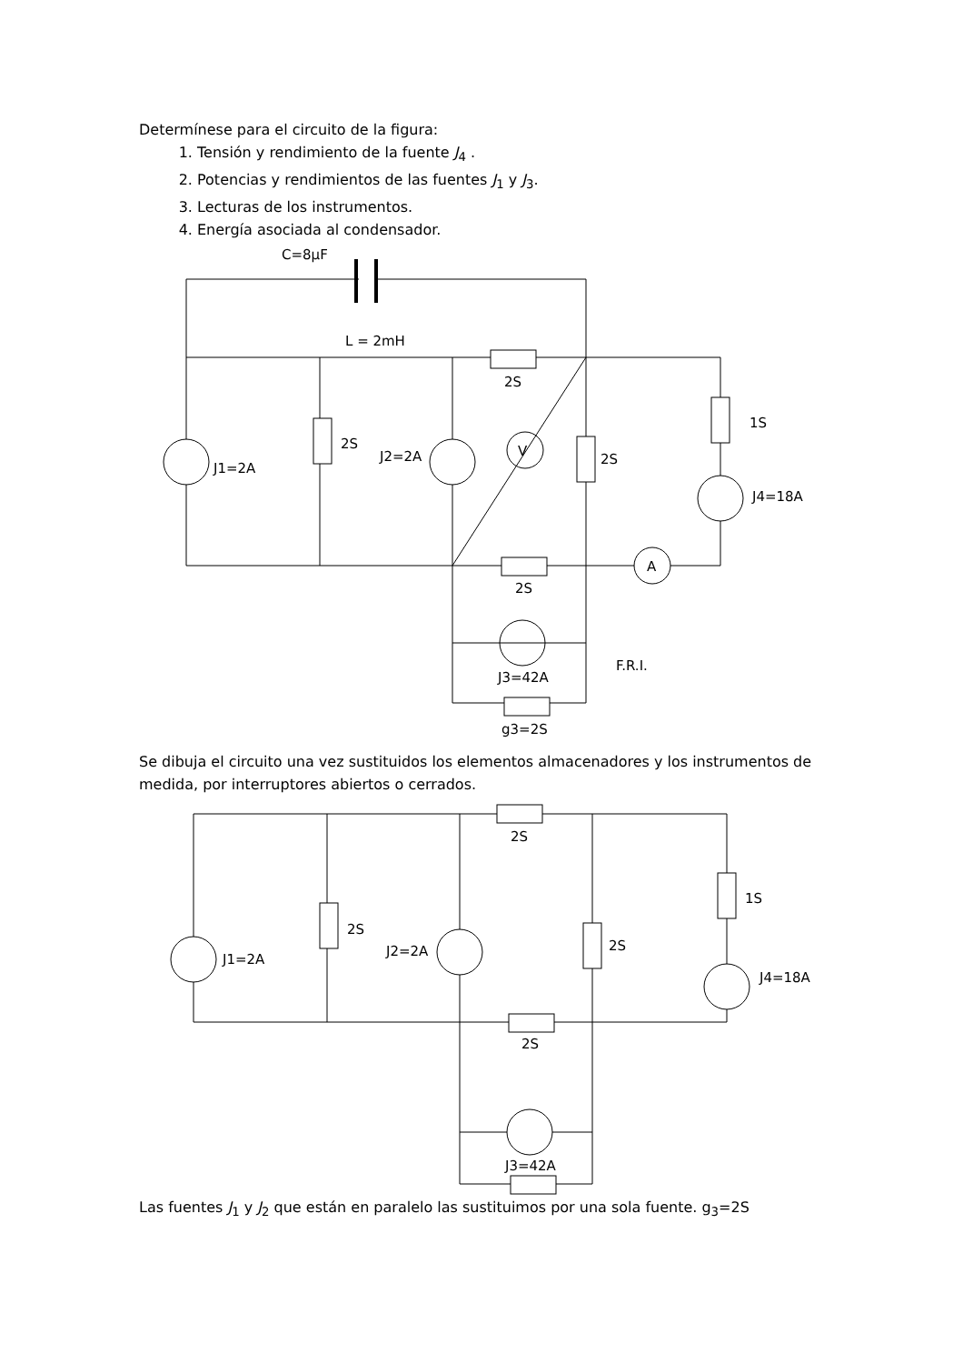Determínese para el circuito de la figura:
1. Tensión y rendimiento de la fuente J<sub>4</sub> .
2. Potencias y rendimientos de las fuentes J<sub>1</sub> y J<sub>3</sub>.
3. Lecturas de los instrumentos.
4. Energía asociada al condensador.
C=8μF
L = 2mH
2S
2S
J1=2A
J2=2A
2S
1S
J4=18A
V
A
2S
J3=42A
g3=2S
F.R.I.
Se dibuja el circuito una vez sustituidos los elementos almacenadores y los instrumentos de medida, por interruptores abiertos o cerrados.
2S
2S
J1=2A
J2=2A
2S
1S
J4=18A
2S
J3=42A
Las fuentes J<sub>1</sub> y J<sub>2</sub> que están en paralelo las sustituimos por una sola fuente. g<sub>3</sub>=2S